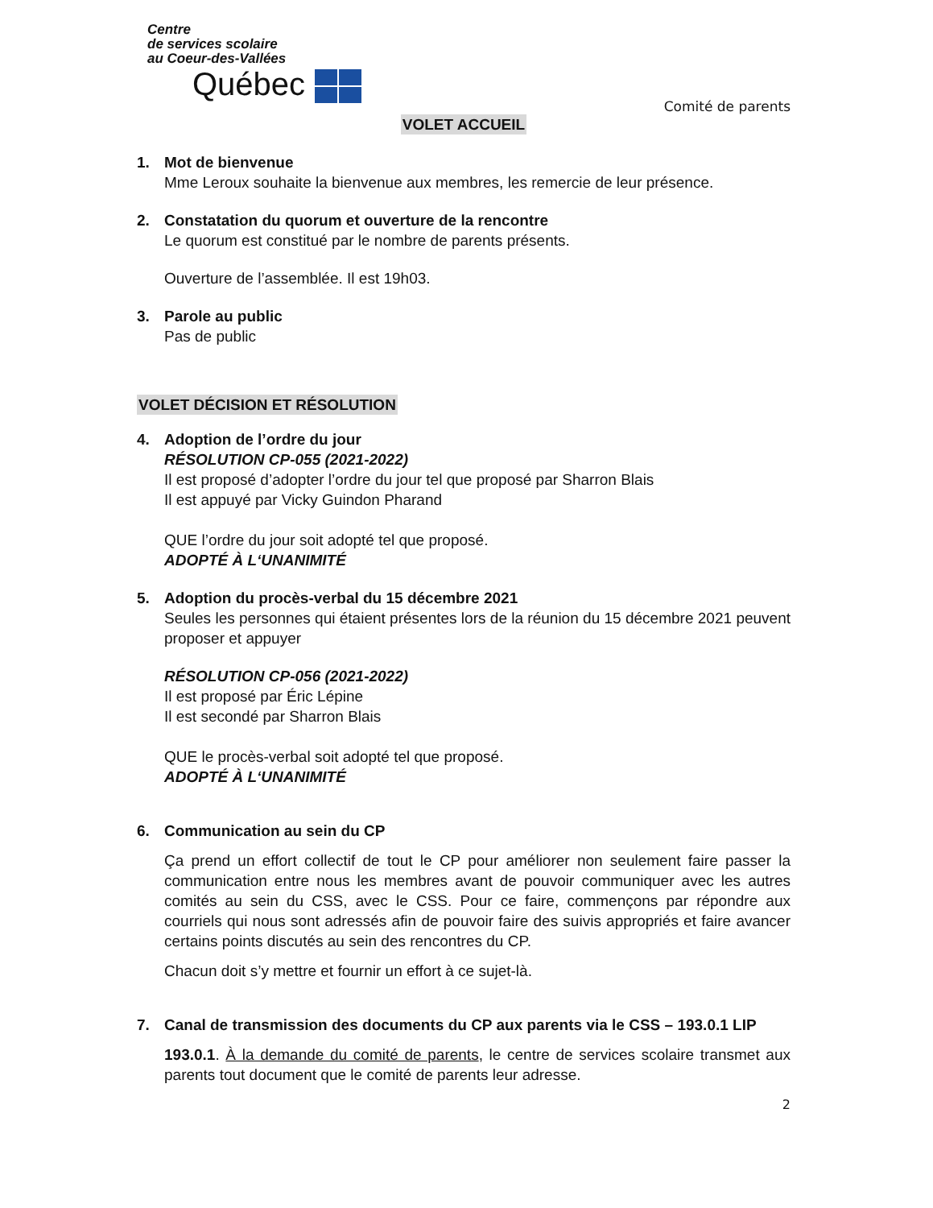Centre
de services scolaire
au Coeur-des-Vallées
Québec
Comité de parents
VOLET ACCUEIL
1. Mot de bienvenue
Mme Leroux souhaite la bienvenue aux membres, les remercie de leur présence.
2. Constatation du quorum et ouverture de la rencontre
Le quorum est constitué par le nombre de parents présents.
Ouverture de l’assemblée. Il est 19h03.
3. Parole au public
Pas de public
VOLET DÉCISION ET RÉSOLUTION
4. Adoption de l’ordre du jour
RÉSOLUTION CP-055 (2021-2022)
Il est proposé d’adopter l’ordre du jour tel que proposé par Sharron Blais
Il est appuyé par Vicky Guindon Pharand
QUE l’ordre du jour soit adopté tel que proposé.
ADOPTÉ À L‘UNANIMITÉ
5. Adoption du procès-verbal du 15 décembre 2021
Seules les personnes qui étaient présentes lors de la réunion du 15 décembre 2021 peuvent proposer et appuyer
RÉSOLUTION CP-056 (2021-2022)
Il est proposé par Éric Lépine
Il est secondé par Sharron Blais
QUE le procès-verbal soit adopté tel que proposé.
ADOPTÉ À L‘UNANIMITÉ
6. Communication au sein du CP
Ça prend un effort collectif de tout le CP pour améliorer non seulement faire passer la communication entre nous les membres avant de pouvoir communiquer avec les autres comités au sein du CSS, avec le CSS. Pour ce faire, commençons par répondre aux courriels qui nous sont adressés afin de pouvoir faire des suivis appropriés et faire avancer certains points discutés au sein des rencontres du CP.
Chacun doit s’y mettre et fournir un effort à ce sujet-là.
7. Canal de transmission des documents du CP aux parents via le CSS – 193.0.1 LIP
193.0.1. À la demande du comité de parents, le centre de services scolaire transmet aux parents tout document que le comité de parents leur adresse.
2